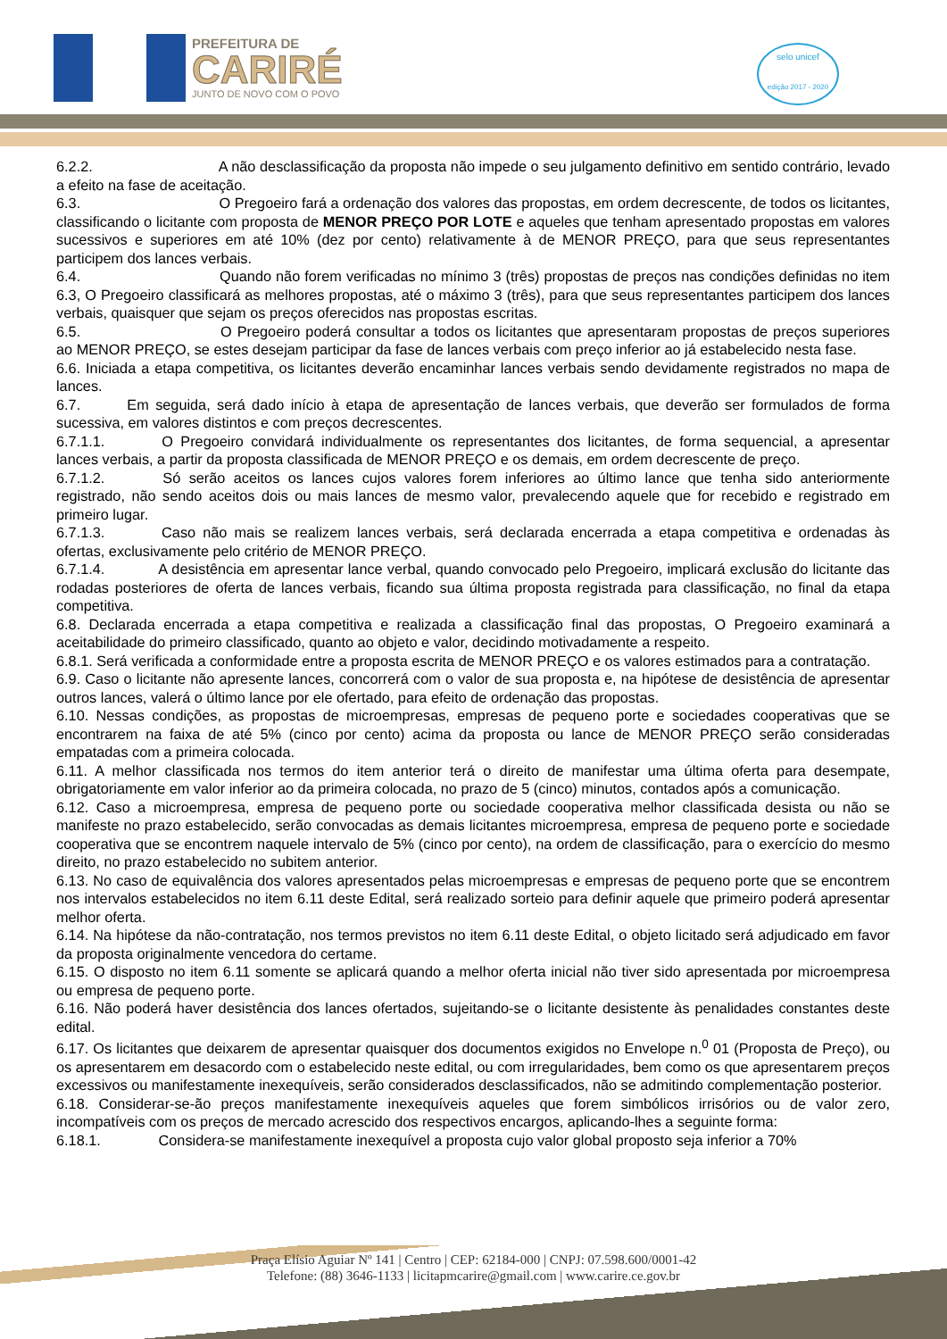PREFEITURA DE
CARIRÉ
JUNTO DE NOVO COM O POVO
selo unicef
edição 2017 - 2020
6.2.2. A não desclassificação da proposta não impede o seu julgamento definitivo em sentido contrário, levado a efeito na fase de aceitação.
6.3. O Pregoeiro fará a ordenação dos valores das propostas, em ordem decrescente, de todos os licitantes, classificando o licitante com proposta de MENOR PREÇO POR LOTE e aqueles que tenham apresentado propostas em valores sucessivos e superiores em até 10% (dez por cento) relativamente à de MENOR PREÇO, para que seus representantes participem dos lances verbais.
6.4. Quando não forem verificadas no mínimo 3 (três) propostas de preços nas condições definidas no item 6.3, O Pregoeiro classificará as melhores propostas, até o máximo 3 (três), para que seus representantes participem dos lances verbais, quaisquer que sejam os preços oferecidos nas propostas escritas.
6.5. O Pregoeiro poderá consultar a todos os licitantes que apresentaram propostas de preços superiores ao MENOR PREÇO, se estes desejam participar da fase de lances verbais com preço inferior ao já estabelecido nesta fase.
6.6. Iniciada a etapa competitiva, os licitantes deverão encaminhar lances verbais sendo devidamente registrados no mapa de lances.
6.7. Em seguida, será dado início à etapa de apresentação de lances verbais, que deverão ser formulados de forma sucessiva, em valores distintos e com preços decrescentes.
6.7.1.1. O Pregoeiro convidará individualmente os representantes dos licitantes, de forma sequencial, a apresentar lances verbais, a partir da proposta classificada de MENOR PREÇO e os demais, em ordem decrescente de preço.
6.7.1.2. Só serão aceitos os lances cujos valores forem inferiores ao último lance que tenha sido anteriormente registrado, não sendo aceitos dois ou mais lances de mesmo valor, prevalecendo aquele que for recebido e registrado em primeiro lugar.
6.7.1.3. Caso não mais se realizem lances verbais, será declarada encerrada a etapa competitiva e ordenadas às ofertas, exclusivamente pelo critério de MENOR PREÇO.
6.7.1.4. A desistência em apresentar lance verbal, quando convocado pelo Pregoeiro, implicará exclusão do licitante das rodadas posteriores de oferta de lances verbais, ficando sua última proposta registrada para classificação, no final da etapa competitiva.
6.8. Declarada encerrada a etapa competitiva e realizada a classificação final das propostas, O Pregoeiro examinará a aceitabilidade do primeiro classificado, quanto ao objeto e valor, decidindo motivadamente a respeito.
6.8.1. Será verificada a conformidade entre a proposta escrita de MENOR PREÇO e os valores estimados para a contratação.
6.9. Caso o licitante não apresente lances, concorrerá com o valor de sua proposta e, na hipótese de desistência de apresentar outros lances, valerá o último lance por ele ofertado, para efeito de ordenação das propostas.
6.10. Nessas condições, as propostas de microempresas, empresas de pequeno porte e sociedades cooperativas que se encontrarem na faixa de até 5% (cinco por cento) acima da proposta ou lance de MENOR PREÇO serão consideradas empatadas com a primeira colocada.
6.11. A melhor classificada nos termos do item anterior terá o direito de manifestar uma última oferta para desempate, obrigatoriamente em valor inferior ao da primeira colocada, no prazo de 5 (cinco) minutos, contados após a comunicação.
6.12. Caso a microempresa, empresa de pequeno porte ou sociedade cooperativa melhor classificada desista ou não se manifeste no prazo estabelecido, serão convocadas as demais licitantes microempresa, empresa de pequeno porte e sociedade cooperativa que se encontrem naquele intervalo de 5% (cinco por cento), na ordem de classificação, para o exercício do mesmo direito, no prazo estabelecido no subitem anterior.
6.13. No caso de equivalência dos valores apresentados pelas microempresas e empresas de pequeno porte que se encontrem nos intervalos estabelecidos no item 6.11 deste Edital, será realizado sorteio para definir aquele que primeiro poderá apresentar melhor oferta.
6.14. Na hipótese da não-contratação, nos termos previstos no item 6.11 deste Edital, o objeto licitado será adjudicado em favor da proposta originalmente vencedora do certame.
6.15. O disposto no item 6.11 somente se aplicará quando a melhor oferta inicial não tiver sido apresentada por microempresa ou empresa de pequeno porte.
6.16. Não poderá haver desistência dos lances ofertados, sujeitando-se o licitante desistente às penalidades constantes deste edital.
6.17. Os licitantes que deixarem de apresentar quaisquer dos documentos exigidos no Envelope n.<sup>0</sup> 01 (Proposta de Preço), ou os apresentarem em desacordo com o estabelecido neste edital, ou com irregularidades, bem como os que apresentarem preços excessivos ou manifestamente inexequíveis, serão considerados desclassificados, não se admitindo complementação posterior.
6.18. Considerar-se-ão preços manifestamente inexequíveis aqueles que forem simbólicos irrisórios ou de valor zero, incompatíveis com os preços de mercado acrescido dos respectivos encargos, aplicando-lhes a seguinte forma:
6.18.1. Considera-se manifestamente inexequível a proposta cujo valor global proposto seja inferior a 70%
Praça Elísio Aguiar Nº 141 | Centro | CEP: 62184-000 | CNPJ: 07.598.600/0001-42
Telefone: (88) 3646-1133 | licitapmcarire@gmail.com | www.carire.ce.gov.br